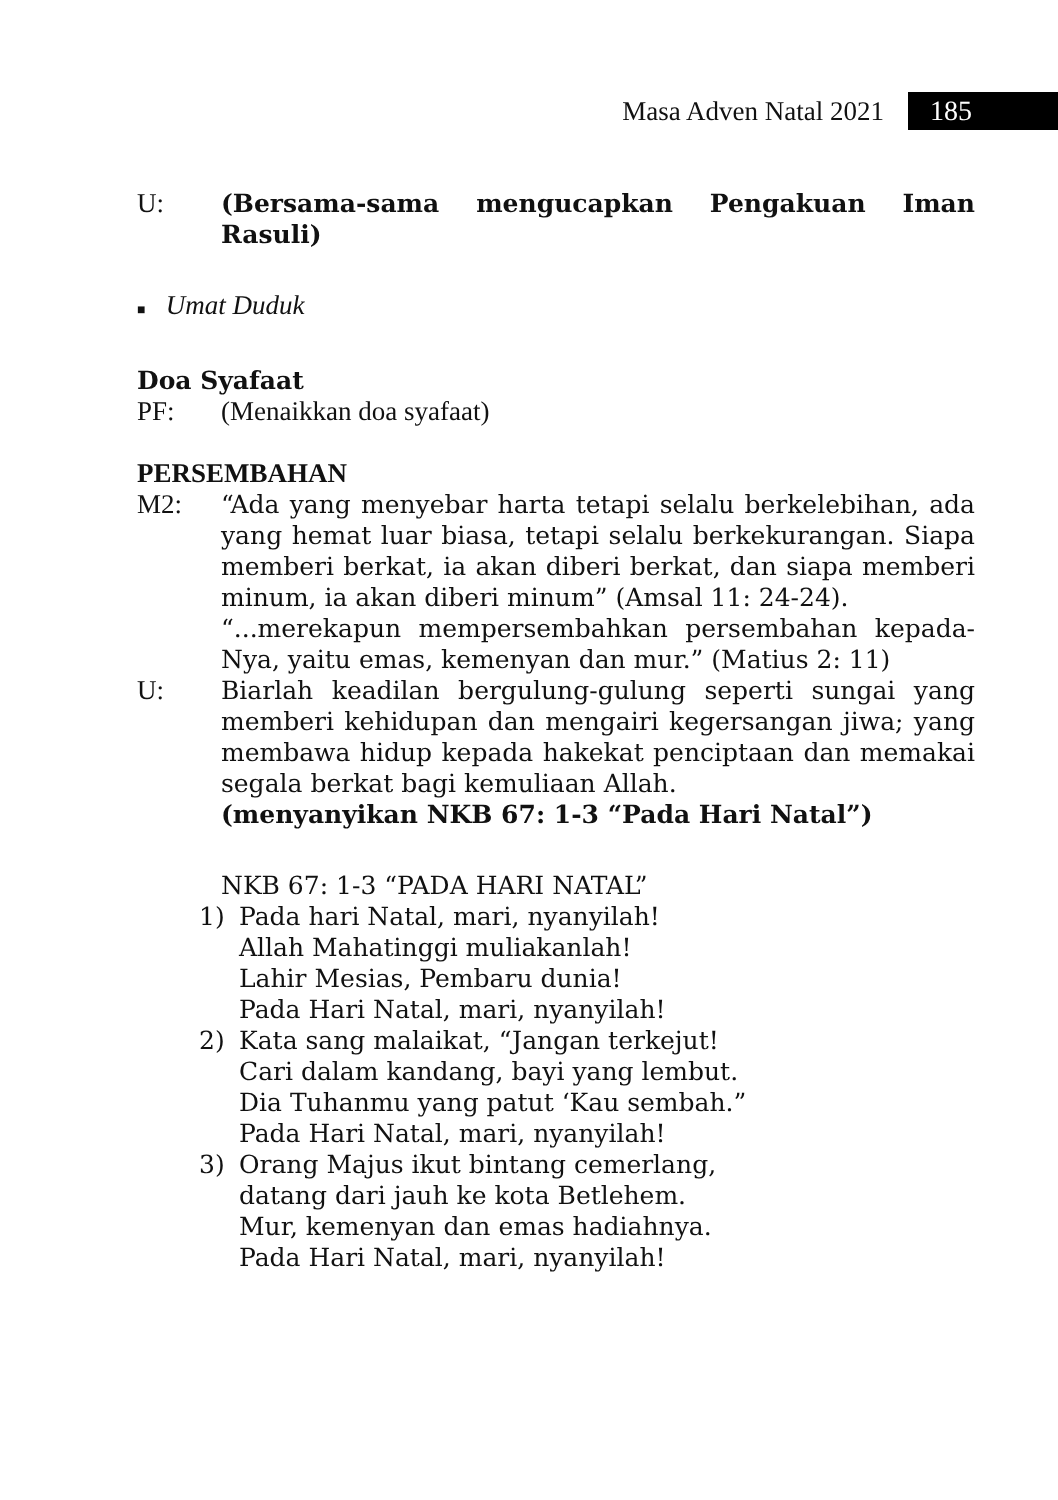Masa Adven Natal 2021 185
U: (Bersama-sama mengucapkan Pengakuan Iman Rasuli)
■ Umat Duduk
Doa Syafaat
PF: (Menaikkan doa syafaat)
PERSEMBAHAN
M2: “Ada yang menyebar harta tetapi selalu berkelebihan, ada yang hemat luar biasa, tetapi selalu berkekurangan. Siapa memberi berkat, ia akan diberi berkat, dan siapa memberi minum, ia akan diberi minum” (Amsal 11: 24-24).
“...merekapun mempersembahkan persembahan kepada-Nya, yaitu emas, kemenyan dan mur.” (Matius 2: 11)
U: Biarlah keadilan bergulung-gulung seperti sungai yang memberi kehidupan dan mengairi kegersangan jiwa; yang membawa hidup kepada hakekat penciptaan dan memakai segala berkat bagi kemuliaan Allah.
(menyanyikan NKB 67: 1-3 “Pada Hari Natal”)
NKB 67: 1-3 “PADA HARI NATAL”
1) Pada hari Natal, mari, nyanyilah!
Allah Mahatinggi muliakanlah!
Lahir Mesias, Pembaru dunia!
Pada Hari Natal, mari, nyanyilah!
2) Kata sang malaikat, “Jangan terkejut!
Cari dalam kandang, bayi yang lembut.
Dia Tuhanmu yang patut ‘Kau sembah.”
Pada Hari Natal, mari, nyanyilah!
3) Orang Majus ikut bintang cemerlang,
datang dari jauh ke kota Betlehem.
Mur, kemenyan dan emas hadiahnya.
Pada Hari Natal, mari, nyanyilah!